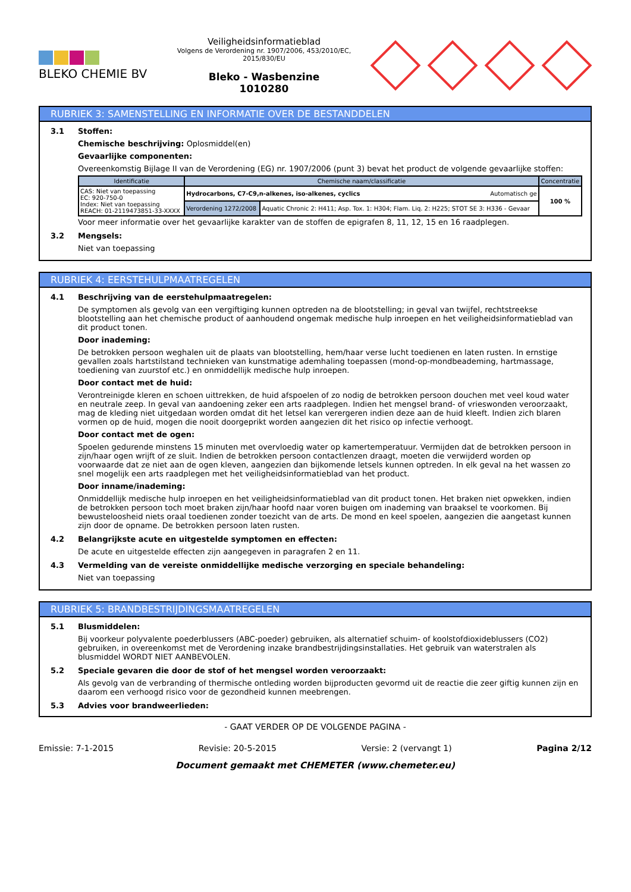BLEKO CHEMIE BV
Veiligheidsinformatieblad
Volgens de Verordening nr. 1907/2006, 453/2010/EC, 2015/830/EU
Bleko - Wasbenzine
1010280
RUBRIEK 3: SAMENSTELLING EN INFORMATIE OVER DE BESTANDDELEN
3.1 Stoffen:
Chemische beschrijving: Oplosmiddel(en)
Gevaarlijke componenten:
Overeenkomstig Bijlage II van de Verordening (EG) nr. 1907/2006 (punt 3) bevat het product de volgende gevaarlijke stoffen:
| Identificatie | Chemische naam/classificatie | | Concentratie |
| --- | --- | --- | --- |
| CAS: Niet van toepassing EC: 920-750-0 Index: Niet van toepassing REACH: 01-2119473851-33-XXXX | Hydrocarbons, C7-C9,n-alkenes, iso-alkenes, cyclics Automatisch ge | | 100 % |
| | Verordening 1272/2008 | Aquatic Chronic 2: H411; Asp. Tox. 1: H304; Flam. Liq. 2: H225; STOT SE 3: H336 - Gevaar | |
Voor meer informatie over het gevaarlijke karakter van de stoffen de epigrafen 8, 11, 12, 15 en 16 raadplegen.
3.2 Mengsels:
Niet van toepassing
RUBRIEK 4: EERSTEHULPMAATREGELEN
4.1 Beschrijving van de eerstehulpmaatregelen:
De symptomen als gevolg van een vergiftiging kunnen optreden na de blootstelling; in geval van twijfel, rechtstreekse blootstelling aan het chemische product of aanhoudend ongemak medische hulp inroepen en het veiligheidsinformatieblad van dit product tonen.
Door inademing:
De betrokken persoon weghalen uit de plaats van blootstelling, hem/haar verse lucht toedienen en laten rusten. In ernstige gevallen zoals hartstilstand technieken van kunstmatige ademhaling toepassen (mond-op-mondbeademing, hartmassage, toediening van zuurstof etc.) en onmiddellijk medische hulp inroepen.
Door contact met de huid:
Verontreinigde kleren en schoen uittrekken, de huid afspoelen of zo nodig de betrokken persoon douchen met veel koud water en neutrale zeep. In geval van aandoening zeker een arts raadplegen. Indien het mengsel brand- of vrieswonden veroorzaakt, mag de kleding niet uitgedaan worden omdat dit het letsel kan verergeren indien deze aan de huid kleeft. Indien zich blaren vormen op de huid, mogen die nooit doorgeprikt worden aangezien dit het risico op infectie verhoogt.
Door contact met de ogen:
Spoelen gedurende minstens 15 minuten met overvloedig water op kamertemperatuur. Vermijden dat de betrokken persoon in zijn/haar ogen wrijft of ze sluit. Indien de betrokken persoon contactlenzen draagt, moeten die verwijderd worden op voorwaarde dat ze niet aan de ogen kleven, aangezien dan bijkomende letsels kunnen optreden. In elk geval na het wassen zo snel mogelijk een arts raadplegen met het veiligheidsinformatieblad van het product.
Door inname/inademing:
Onmiddellijk medische hulp inroepen en het veiligheidsinformatieblad van dit product tonen. Het braken niet opwekken, indien de betrokken persoon toch moet braken zijn/haar hoofd naar voren buigen om inademing van braaksel te voorkomen. Bij bewusteloosheid niets oraal toedienen zonder toezicht van de arts. De mond en keel spoelen, aangezien die aangetast kunnen zijn door de opname. De betrokken persoon laten rusten.
4.2 Belangrijkste acute en uitgestelde symptomen en effecten:
De acute en uitgestelde effecten zijn aangegeven in paragrafen 2 en 11.
4.3 Vermelding van de vereiste onmiddellijke medische verzorging en speciale behandeling:
Niet van toepassing
RUBRIEK 5: BRANDBESTRIJDINGSMAATREGELEN
5.1 Blusmiddelen:
Bij voorkeur polyvalente poederblussers (ABC-poeder) gebruiken, als alternatief schuim- of koolstofdioxideblussers (CO2) gebruiken, in overeenkomst met de Verordening inzake brandbestrijdingsinstallaties. Het gebruik van waterstralen als blusmiddel WORDT NIET AANBEVOLEN.
5.2 Speciale gevaren die door de stof of het mengsel worden veroorzaakt:
Als gevolg van de verbranding of thermische ontleding worden bijproducten gevormd uit de reactie die zeer giftig kunnen zijn en daarom een verhoogd risico voor de gezondheid kunnen meebrengen.
5.3 Advies voor brandweerlieden:
- GAAT VERDER OP DE VOLGENDE PAGINA -
Emissie: 7-1-2015 Revisie: 20-5-2015 Versie: 2 (vervangt 1) Pagina 2/12
Document gemaakt met CHEMETER (www.chemeter.eu)